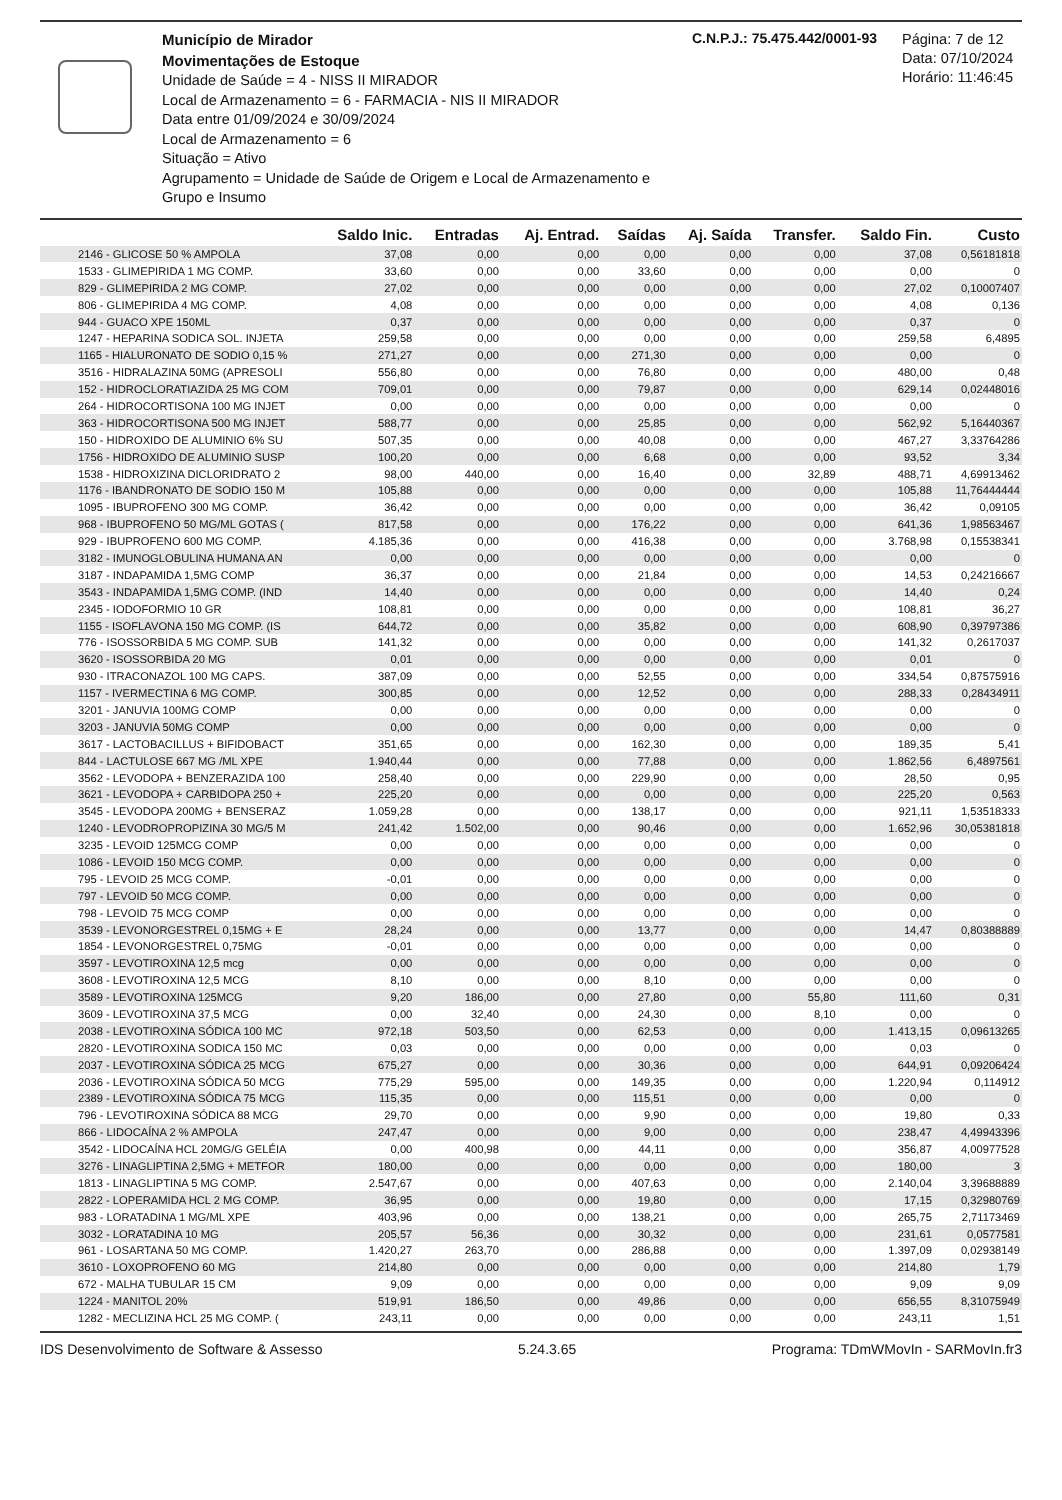Município de Mirador
Movimentações de Estoque
Unidade de Saúde = 4 - NISS II MIRADOR
Local de Armazenamento = 6 - FARMACIA - NIS II MIRADOR
Data entre 01/09/2024 e 30/09/2024
Local de Armazenamento = 6
Situação = Ativo
Agrupamento = Unidade de Saúde de Origem e Local de Armazenamento e Grupo e Insumo
C.N.P.J.: 75.475.442/0001-93
Página: 7 de 12
Data: 07/10/2024
Horário: 11:46:45
| | Saldo Inic. | Entradas | Aj. Entrad. | Saídas | Aj. Saída | Transfer. | Saldo Fin. | Custo |
| --- | --- | --- | --- | --- | --- | --- | --- | --- |
| 2146 - GLICOSE 50 % AMPOLA | 37,08 | 0,00 | 0,00 | 0,00 | 0,00 | 0,00 | 37,08 | 0,56181818 |
| 1533 - GLIMEPIRIDA 1 MG COMP. | 33,60 | 0,00 | 0,00 | 33,60 | 0,00 | 0,00 | 0,00 | 0 |
| 829 - GLIMEPIRIDA 2 MG COMP. | 27,02 | 0,00 | 0,00 | 0,00 | 0,00 | 0,00 | 27,02 | 0,10007407 |
| 806 - GLIMEPIRIDA 4 MG COMP. | 4,08 | 0,00 | 0,00 | 0,00 | 0,00 | 0,00 | 4,08 | 0,136 |
| 944 - GUACO XPE 150ML | 0,37 | 0,00 | 0,00 | 0,00 | 0,00 | 0,00 | 0,37 | 0 |
| 1247 - HEPARINA SODICA SOL. INJETA | 259,58 | 0,00 | 0,00 | 0,00 | 0,00 | 0,00 | 259,58 | 6,4895 |
| 1165 - HIALURONATO DE SODIO 0,15 % | 271,27 | 0,00 | 0,00 | 271,30 | 0,00 | 0,00 | 0,00 | 0 |
| 3516 - HIDRALAZINA 50MG (APRESOLI | 556,80 | 0,00 | 0,00 | 76,80 | 0,00 | 0,00 | 480,00 | 0,48 |
| 152 - HIDROCLORATIAZIDA 25 MG COM | 709,01 | 0,00 | 0,00 | 79,87 | 0,00 | 0,00 | 629,14 | 0,02448016 |
| 264 - HIDROCORTISONA 100 MG INJET | 0,00 | 0,00 | 0,00 | 0,00 | 0,00 | 0,00 | 0,00 | 0 |
| 363 - HIDROCORTISONA 500 MG INJET | 588,77 | 0,00 | 0,00 | 25,85 | 0,00 | 0,00 | 562,92 | 5,16440367 |
| 150 - HIDROXIDO DE ALUMINIO 6% SU | 507,35 | 0,00 | 0,00 | 40,08 | 0,00 | 0,00 | 467,27 | 3,33764286 |
| 1756 - HIDROXIDO DE ALUMINIO SUSP | 100,20 | 0,00 | 0,00 | 6,68 | 0,00 | 0,00 | 93,52 | 3,34 |
| 1538 - HIDROXIZINA DICLORIDRATO 2 | 98,00 | 440,00 | 0,00 | 16,40 | 0,00 | 32,89 | 488,71 | 4,69913462 |
| 1176 - IBANDRONATO DE SODIO 150 M | 105,88 | 0,00 | 0,00 | 0,00 | 0,00 | 0,00 | 105,88 | 11,76444444 |
| 1095 - IBUPROFENO 300 MG COMP. | 36,42 | 0,00 | 0,00 | 0,00 | 0,00 | 0,00 | 36,42 | 0,09105 |
| 968 - IBUPROFENO 50 MG/ML GOTAS ( | 817,58 | 0,00 | 0,00 | 176,22 | 0,00 | 0,00 | 641,36 | 1,98563467 |
| 929 - IBUPROFENO 600 MG COMP. | 4.185,36 | 0,00 | 0,00 | 416,38 | 0,00 | 0,00 | 3.768,98 | 0,15538341 |
| 3182 - IMUNOGLOBULINA HUMANA AN | 0,00 | 0,00 | 0,00 | 0,00 | 0,00 | 0,00 | 0,00 | 0 |
| 3187 - INDAPAMIDA 1,5MG COMP | 36,37 | 0,00 | 0,00 | 21,84 | 0,00 | 0,00 | 14,53 | 0,24216667 |
| 3543 - INDAPAMIDA 1,5MG COMP. (IND | 14,40 | 0,00 | 0,00 | 0,00 | 0,00 | 0,00 | 14,40 | 0,24 |
| 2345 - IODOFORMIO 10 GR | 108,81 | 0,00 | 0,00 | 0,00 | 0,00 | 0,00 | 108,81 | 36,27 |
| 1155 - ISOFLAVONA 150 MG COMP. (IS | 644,72 | 0,00 | 0,00 | 35,82 | 0,00 | 0,00 | 608,90 | 0,39797386 |
| 776 - ISOSSORBIDA 5 MG COMP. SUB | 141,32 | 0,00 | 0,00 | 0,00 | 0,00 | 0,00 | 141,32 | 0,2617037 |
| 3620 - ISOSSORBIDA 20 MG | 0,01 | 0,00 | 0,00 | 0,00 | 0,00 | 0,00 | 0,01 | 0 |
| 930 - ITRACONAZOL 100 MG CAPS. | 387,09 | 0,00 | 0,00 | 52,55 | 0,00 | 0,00 | 334,54 | 0,87575916 |
| 1157 - IVERMECTINA 6 MG COMP. | 300,85 | 0,00 | 0,00 | 12,52 | 0,00 | 0,00 | 288,33 | 0,28434911 |
| 3201 - JANUVIA 100MG COMP | 0,00 | 0,00 | 0,00 | 0,00 | 0,00 | 0,00 | 0,00 | 0 |
| 3203 - JANUVIA 50MG COMP | 0,00 | 0,00 | 0,00 | 0,00 | 0,00 | 0,00 | 0,00 | 0 |
| 3617 - LACTOBACILLUS + BIFIDOBACT | 351,65 | 0,00 | 0,00 | 162,30 | 0,00 | 0,00 | 189,35 | 5,41 |
| 844 - LACTULOSE 667 MG /ML XPE | 1.940,44 | 0,00 | 0,00 | 77,88 | 0,00 | 0,00 | 1.862,56 | 6,4897561 |
| 3562 - LEVODOPA + BENZERAZIDA 100 | 258,40 | 0,00 | 0,00 | 229,90 | 0,00 | 0,00 | 28,50 | 0,95 |
| 3621 - LEVODOPA + CARBIDOPA 250 + | 225,20 | 0,00 | 0,00 | 0,00 | 0,00 | 0,00 | 225,20 | 0,563 |
| 3545 - LEVODOPA 200MG + BENSERAZ | 1.059,28 | 0,00 | 0,00 | 138,17 | 0,00 | 0,00 | 921,11 | 1,53518333 |
| 1240 - LEVODROPROPIZINA 30 MG/5 M | 241,42 | 1.502,00 | 0,00 | 90,46 | 0,00 | 0,00 | 1.652,96 | 30,05381818 |
| 3235 - LEVOID 125MCG COMP | 0,00 | 0,00 | 0,00 | 0,00 | 0,00 | 0,00 | 0,00 | 0 |
| 1086 - LEVOID 150 MCG COMP. | 0,00 | 0,00 | 0,00 | 0,00 | 0,00 | 0,00 | 0,00 | 0 |
| 795 - LEVOID 25 MCG COMP. | -0,01 | 0,00 | 0,00 | 0,00 | 0,00 | 0,00 | 0,00 | 0 |
| 797 - LEVOID 50 MCG COMP. | 0,00 | 0,00 | 0,00 | 0,00 | 0,00 | 0,00 | 0,00 | 0 |
| 798 - LEVOID 75 MCG COMP | 0,00 | 0,00 | 0,00 | 0,00 | 0,00 | 0,00 | 0,00 | 0 |
| 3539 - LEVONORGESTREL 0,15MG + E | 28,24 | 0,00 | 0,00 | 13,77 | 0,00 | 0,00 | 14,47 | 0,80388889 |
| 1854 - LEVONORGESTREL 0,75MG | -0,01 | 0,00 | 0,00 | 0,00 | 0,00 | 0,00 | 0,00 | 0 |
| 3597 - LEVOTIROXINA 12,5 mcg | 0,00 | 0,00 | 0,00 | 0,00 | 0,00 | 0,00 | 0,00 | 0 |
| 3608 - LEVOTIROXINA 12,5 MCG | 8,10 | 0,00 | 0,00 | 8,10 | 0,00 | 0,00 | 0,00 | 0 |
| 3589 - LEVOTIROXINA 125MCG | 9,20 | 186,00 | 0,00 | 27,80 | 0,00 | 55,80 | 111,60 | 0,31 |
| 3609 - LEVOTIROXINA 37,5 MCG | 0,00 | 32,40 | 0,00 | 24,30 | 0,00 | 8,10 | 0,00 | 0 |
| 2038 - LEVOTIROXINA SÓDICA 100 MC | 972,18 | 503,50 | 0,00 | 62,53 | 0,00 | 0,00 | 1.413,15 | 0,09613265 |
| 2820 - LEVOTIROXINA SODICA 150 MC | 0,03 | 0,00 | 0,00 | 0,00 | 0,00 | 0,00 | 0,03 | 0 |
| 2037 - LEVOTIROXINA SÓDICA 25 MCG | 675,27 | 0,00 | 0,00 | 30,36 | 0,00 | 0,00 | 644,91 | 0,09206424 |
| 2036 - LEVOTIROXINA SÓDICA 50 MCG | 775,29 | 595,00 | 0,00 | 149,35 | 0,00 | 0,00 | 1.220,94 | 0,114912 |
| 2389 - LEVOTIROXINA SÓDICA 75 MCG | 115,35 | 0,00 | 0,00 | 115,51 | 0,00 | 0,00 | 0,00 | 0 |
| 796 - LEVOTIROXINA SÓDICA 88 MCG | 29,70 | 0,00 | 0,00 | 9,90 | 0,00 | 0,00 | 19,80 | 0,33 |
| 866 - LIDOCAÍNA 2 % AMPOLA | 247,47 | 0,00 | 0,00 | 9,00 | 0,00 | 0,00 | 238,47 | 4,49943396 |
| 3542 - LIDOCAÍNA HCL 20MG/G GELÉIA | 0,00 | 400,98 | 0,00 | 44,11 | 0,00 | 0,00 | 356,87 | 4,00977528 |
| 3276 - LINAGLIPTINA 2,5MG + METFOR | 180,00 | 0,00 | 0,00 | 0,00 | 0,00 | 0,00 | 180,00 | 3 |
| 1813 - LINAGLIPTINA 5 MG COMP. | 2.547,67 | 0,00 | 0,00 | 407,63 | 0,00 | 0,00 | 2.140,04 | 3,39688889 |
| 2822 - LOPERAMIDA HCL 2 MG COMP. | 36,95 | 0,00 | 0,00 | 19,80 | 0,00 | 0,00 | 17,15 | 0,32980769 |
| 983 - LORATADINA 1 MG/ML XPE | 403,96 | 0,00 | 0,00 | 138,21 | 0,00 | 0,00 | 265,75 | 2,71173469 |
| 3032 - LORATADINA 10 MG | 205,57 | 56,36 | 0,00 | 30,32 | 0,00 | 0,00 | 231,61 | 0,0577581 |
| 961 - LOSARTANA 50 MG COMP. | 1.420,27 | 263,70 | 0,00 | 286,88 | 0,00 | 0,00 | 1.397,09 | 0,02938149 |
| 3610 - LOXOPROFENO 60 MG | 214,80 | 0,00 | 0,00 | 0,00 | 0,00 | 0,00 | 214,80 | 1,79 |
| 672 - MALHA TUBULAR 15 CM | 9,09 | 0,00 | 0,00 | 0,00 | 0,00 | 0,00 | 9,09 | 9,09 |
| 1224 - MANITOL 20% | 519,91 | 186,50 | 0,00 | 49,86 | 0,00 | 0,00 | 656,55 | 8,31075949 |
| 1282 - MECLIZINA HCL 25 MG COMP. ( | 243,11 | 0,00 | 0,00 | 0,00 | 0,00 | 0,00 | 243,11 | 1,51 |
IDS Desenvolvimento de Software & Assesso 5.24.3.65 Programa: TDmWMovIn - SARMovIn.fr3